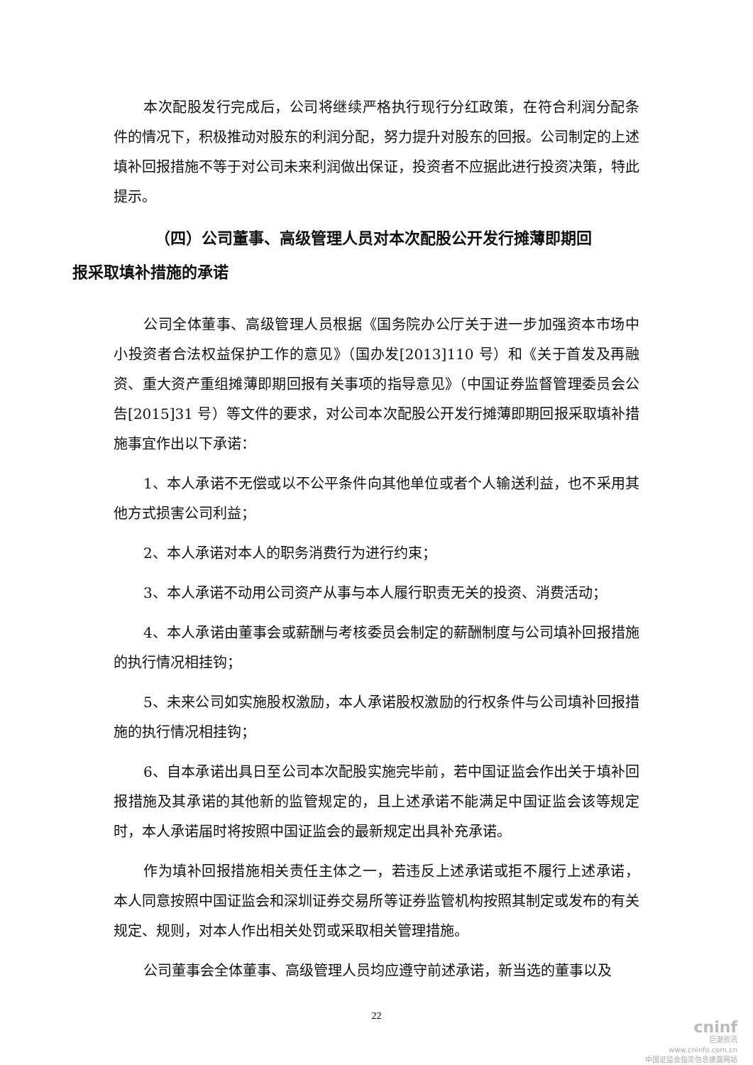本次配股发行完成后，公司将继续严格执行现行分红政策，在符合利润分配条件的情况下，积极推动对股东的利润分配，努力提升对股东的回报。公司制定的上述填补回报措施不等于对公司未来利润做出保证，投资者不应据此进行投资决策，特此提示。
（四）公司董事、高级管理人员对本次配股公开发行摊薄即期回
报采取填补措施的承诺
公司全体董事、高级管理人员根据《国务院办公厅关于进一步加强资本市场中小投资者合法权益保护工作的意见》（国办发[2013]110 号）和《关于首发及再融资、重大资产重组摊薄即期回报有关事项的指导意见》（中国证券监督管理委员会公告[2015]31 号）等文件的要求，对公司本次配股公开发行摊薄即期回报采取填补措施事宜作出以下承诺：
1、本人承诺不无偿或以不公平条件向其他单位或者个人输送利益，也不采用其他方式损害公司利益；
2、本人承诺对本人的职务消费行为进行约束；
3、本人承诺不动用公司资产从事与本人履行职责无关的投资、消费活动；
4、本人承诺由董事会或薪酬与考核委员会制定的薪酬制度与公司填补回报措施的执行情况相挂钩；
5、未来公司如实施股权激励，本人承诺股权激励的行权条件与公司填补回报措施的执行情况相挂钩；
6、自本承诺出具日至公司本次配股实施完毕前，若中国证监会作出关于填补回报措施及其承诺的其他新的监管规定的，且上述承诺不能满足中国证监会该等规定时，本人承诺届时将按照中国证监会的最新规定出具补充承诺。
作为填补回报措施相关责任主体之一，若违反上述承诺或拒不履行上述承诺，本人同意按照中国证监会和深圳证券交易所等证券监管机构按照其制定或发布的有关规定、规则，对本人作出相关处罚或采取相关管理措施。
公司董事会全体董事、高级管理人员均应遵守前述承诺，新当选的董事以及
22
cninf
巨潮资讯
www.cninfo.com.cn
中国证监会指定信息披露网站